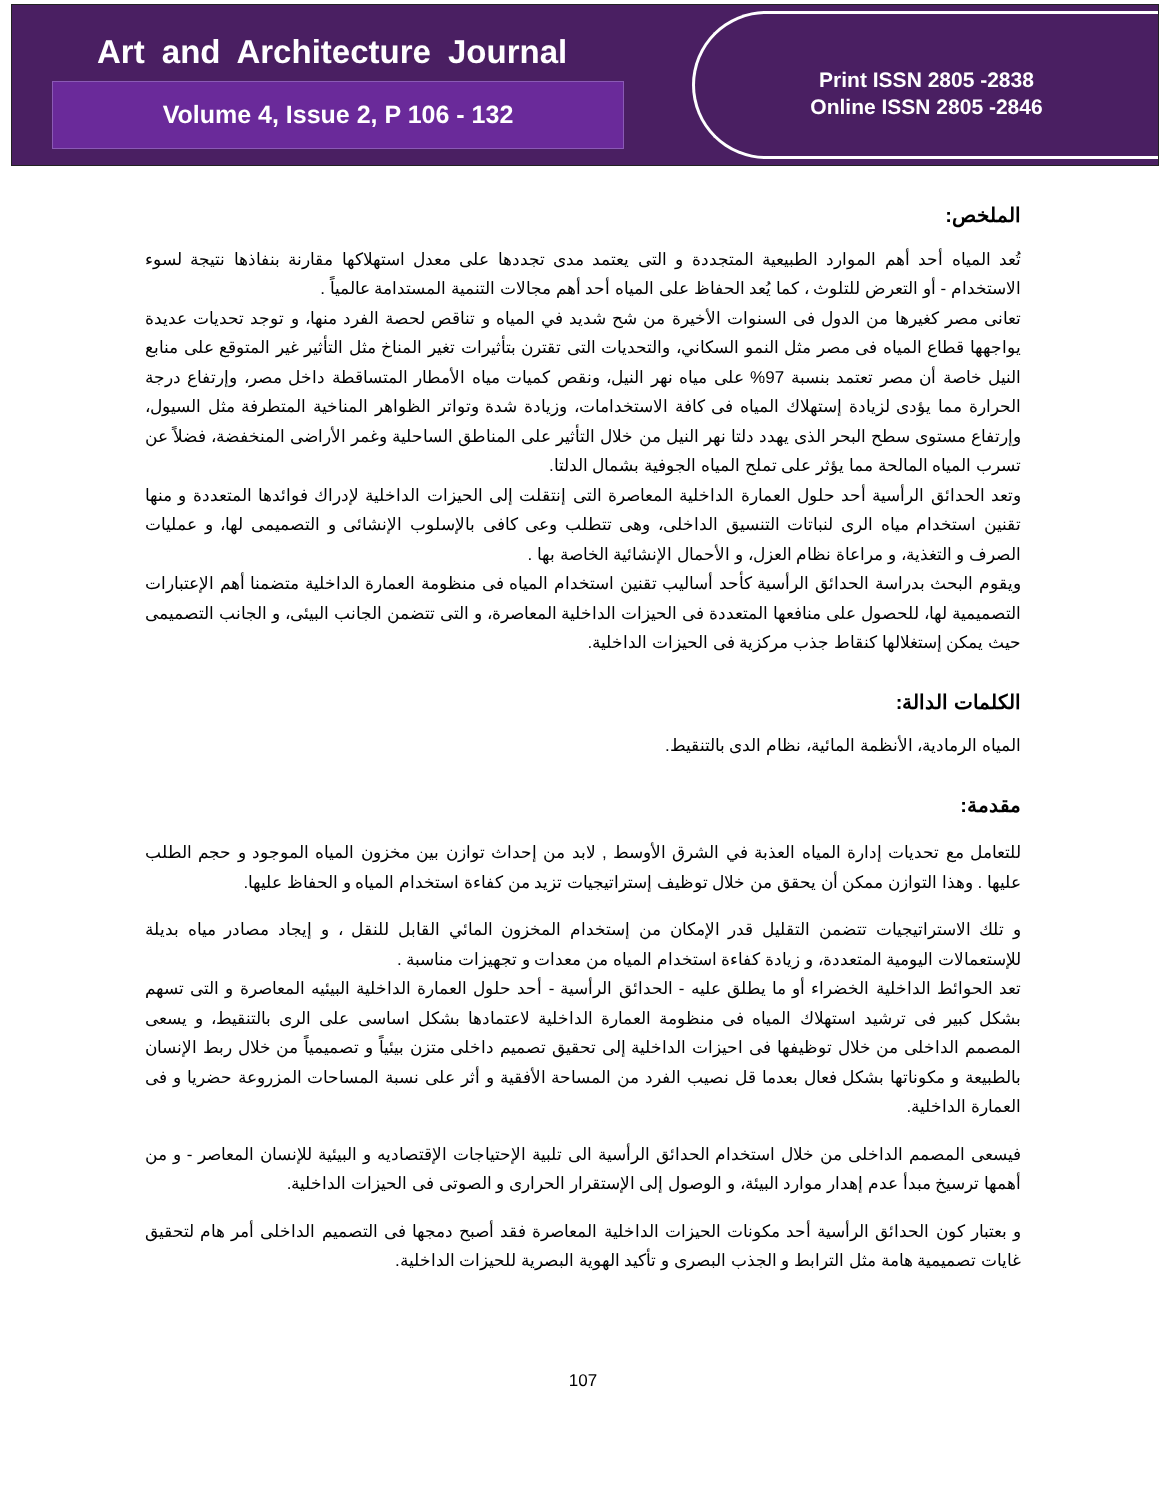Art and Architecture Journal
Volume 4, Issue 2, P 106 - 132
Print ISSN 2805 -2838
Online ISSN 2805 -2846
الملخص:
تُعد المياه أحد أهم الموارد الطبيعية المتجددة و التى يعتمد مدى تجددها على معدل استهلاكها مقارنة بنفاذها نتيجة لسوء الاستخدام - أو التعرض للتلوث ، كما يُعد الحفاظ على المياه أحد أهم مجالات التنمية المستدامة عالمياً .
تعانى مصر كغيرها من الدول فى السنوات الأخيرة من شح شديد في المياه و تناقص لحصة الفرد منها، و توجد تحديات عديدة يواجهها قطاع المياه فى مصر مثل النمو السكاني، والتحديات التى تقترن بتأثيرات تغير المناخ مثل التأثير غير المتوقع على منابع النيل خاصة أن مصر تعتمد بنسبة 97% على مياه نهر النيل، ونقص كميات مياه الأمطار المتساقطة داخل مصر، وإرتفاع درجة الحرارة مما يؤدى لزيادة إستهلاك المياه فى كافة الاستخدامات، وزيادة شدة وتواتر الظواهر المناخية المتطرفة مثل السيول، وإرتفاع مستوى سطح البحر الذى يهدد دلتا نهر النيل من خلال التأثير على المناطق الساحلية وغمر الأراضى المنخفضة، فضلاً عن تسرب المياه المالحة مما يؤثر على تملح المياه الجوفية بشمال الدلتا.
وتعد الحدائق الرأسية أحد حلول العمارة الداخلية المعاصرة التى إنتقلت إلى الحيزات الداخلية لإدراك فوائدها المتعددة و منها تقنين استخدام مياه الرى لنباتات التنسيق الداخلى، وهى تتطلب وعى كافى بالإسلوب الإنشائى و التصميمى لها، و عمليات الصرف و التغذية، و مراعاة نظام العزل، و الأحمال الإنشائية الخاصة بها .
ويقوم البحث بدراسة الحدائق الرأسية كأحد أساليب تقنين استخدام المياه فى منظومة العمارة الداخلية متضمنا أهم الإعتبارات التصميمية لها، للحصول على منافعها المتعددة فى الحيزات الداخلية المعاصرة، و التى تتضمن الجانب البيئى، و الجانب التصميمى حيث يمكن إستغلالها كنقاط جذب مركزية فى الحيزات الداخلية.
الكلمات الدالة:
المياه الرمادية، الأنظمة المائية، نظام الدى بالتنقيط.
مقدمة:
للتعامل مع تحديات إدارة المياه العذبة في الشرق الأوسط , لابد من إحداث توازن بين مخزون المياه الموجود و حجم الطلب عليها . وهذا التوازن ممكن أن يحقق من خلال توظيف إستراتيجيات تزيد من كفاءة استخدام المياه و الحفاظ عليها.
و تلك الاستراتيجيات تتضمن التقليل قدر الإمكان من إستخدام المخزون المائي القابل للنقل ، و إيجاد مصادر مياه بديلة للإستعمالات اليومية المتعددة، و زيادة كفاءة استخدام المياه من معدات و تجهيزات مناسبة .
تعد الحوائط الداخلية الخضراء أو ما يطلق عليه - الحدائق الرأسية - أحد حلول العمارة الداخلية البيئيه المعاصرة و التى تسهم بشكل كبير فى ترشيد استهلاك المياه فى منظومة العمارة الداخلية لاعتمادها بشكل اساسى على الرى بالتنقيط، و يسعى المصمم الداخلى من خلال توظيفها فى احيزات الداخلية إلى تحقيق تصميم داخلى متزن بيئياً و تصميمياً من خلال ربط الإنسان بالطبيعة و مكوناتها بشكل فعال بعدما قل نصيب الفرد من المساحة الأفقية و أثر على نسبة المساحات المزروعة حضريا و فى العمارة الداخلية.
فيسعى المصمم الداخلى من خلال استخدام الحدائق الرأسية الى تلبية الإحتياجات الإقتصاديه و البيئية للإنسان المعاصر - و من أهمها ترسيخ مبدأ عدم إهدار موارد البيئة، و الوصول إلى الإستقرار الحرارى و الصوتى فى الحيزات الداخلية.
و بعتبار كون الحدائق الرأسية أحد مكونات الحيزات الداخلية المعاصرة فقد أصبح دمجها فى التصميم الداخلى أمر هام لتحقيق غايات تصميمية هامة مثل الترابط و الجذب البصرى و تأكيد الهوية البصرية للحيزات الداخلية.
107